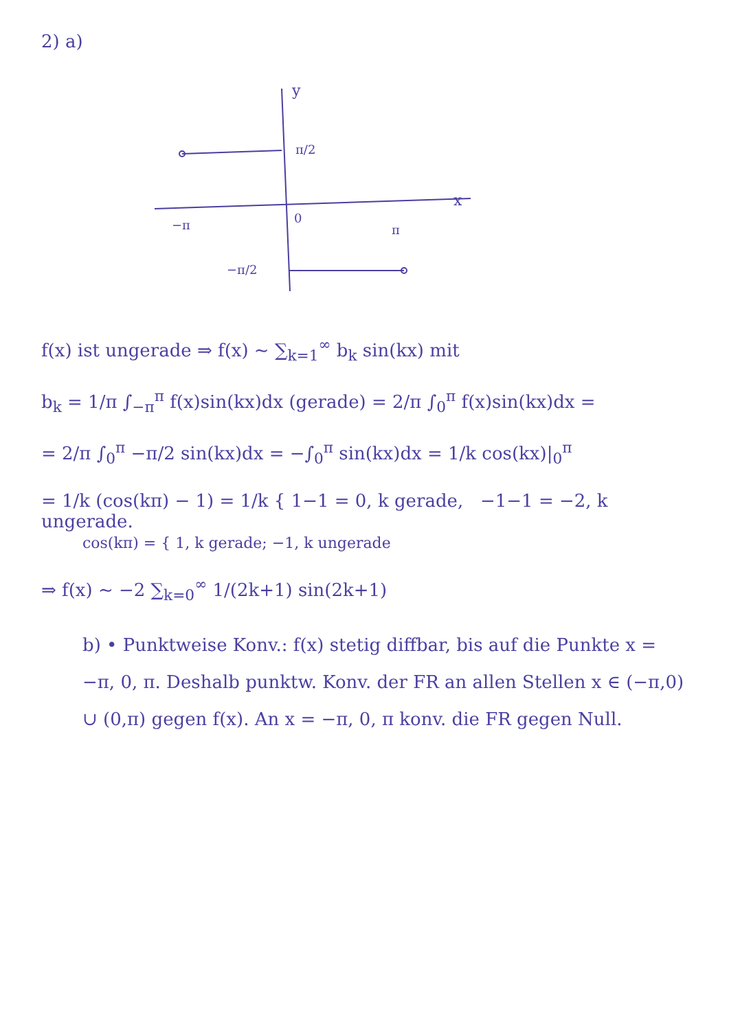2) a)
y
x
π/2
−π
0
π
−π/2
f(x) ist ungerade ⇒ f(x) ∼ ∑<sub>k=1</sub><sup>∞</sup> b<sub>k</sub> sin(kx) mit
b<sub>k</sub> = 1/π ∫<sub>−π</sub><sup>π</sup> f(x)sin(kx)dx (gerade) = 2/π ∫<sub>0</sub><sup>π</sup> f(x)sin(kx)dx =
= 2/π ∫<sub>0</sub><sup>π</sup> −π/2 sin(kx)dx = −∫<sub>0</sub><sup>π</sup> sin(kx)dx = 1/k cos(kx)|<sub>0</sub><sup>π</sup>
= 1/k (cos(kπ) − 1) = 1/k { 1−1 = 0, k gerade, −1−1 = −2, k ungerade.
cos(kπ) = { 1, k gerade; −1, k ungerade
⇒ f(x) ∼ −2 ∑<sub>k=0</sub><sup>∞</sup> 1/(2k+1) sin(2k+1)
b) • Punktweise Konv.: f(x) stetig diffbar, bis auf die Punkte x = −π, 0, π. Deshalb punktw. Konv. der FR an allen Stellen x ∈ (−π,0) ∪ (0,π) gegen f(x). An x = −π, 0, π konv. die FR gegen Null.